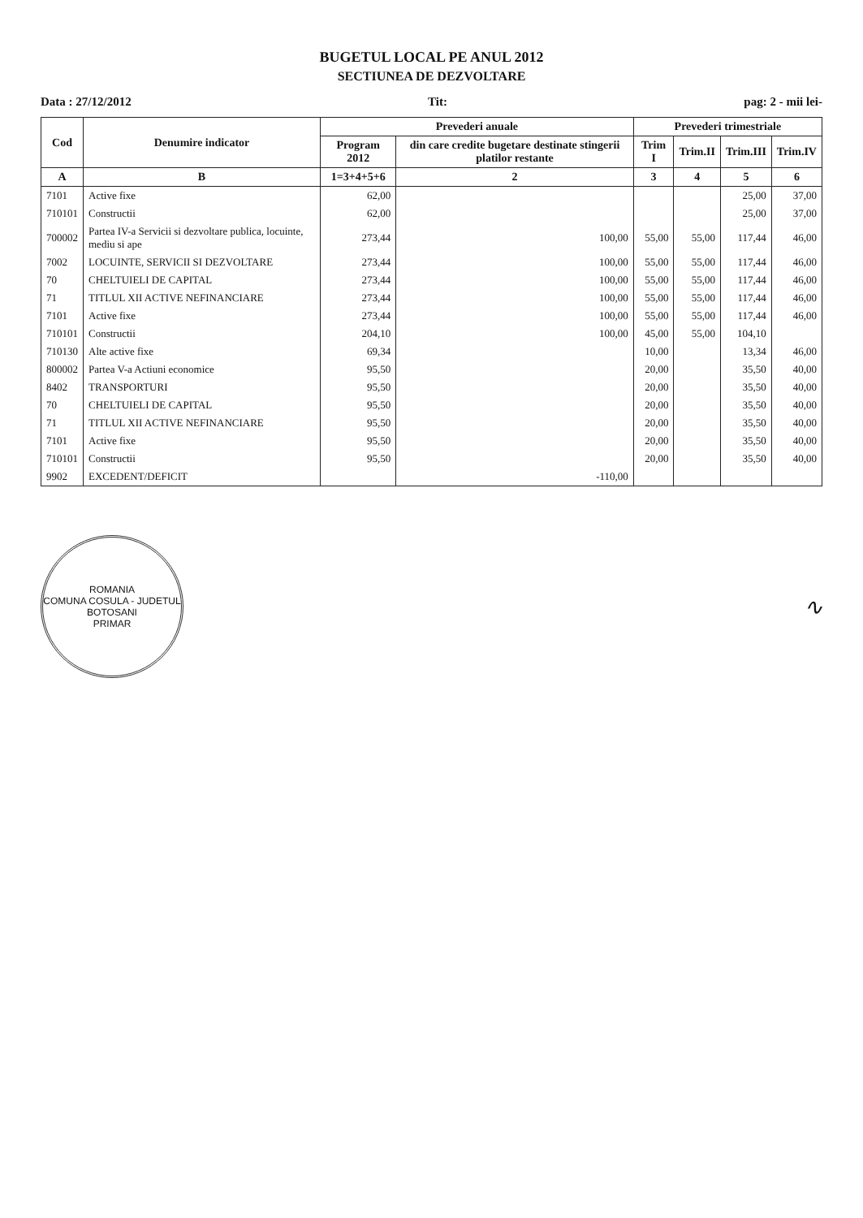BUGETUL LOCAL PE ANUL 2012
SECTIUNEA DE DEZVOLTARE
Data : 27/12/2012 Tit: pag: 2 - mii lei-
| Cod | Denumire indicator | Prevederi anuale | | Prevederi trimestriale | | | |
| --- | --- | --- | --- | --- | --- | --- | --- |
| | | Program 2012 | din care credite bugetare destinate stingerii platilor restante | Trim I | Trim.II | Trim.III | Trim.IV |
| A | B | 1=3+4+5+6 | 2 | 3 | 4 | 5 | 6 |
| 7101 | Active fixe | 62,00 | | | | 25,00 | 37,00 |
| 710101 | Constructii | 62,00 | | | | 25,00 | 37,00 |
| 700002 | Partea IV-a Servicii si dezvoltare publica, locuinte, mediu si ape | 273,44 | 100,00 | 55,00 | 55,00 | 117,44 | 46,00 |
| 7002 | LOCUINTE, SERVICII SI DEZVOLTARE | 273,44 | 100,00 | 55,00 | 55,00 | 117,44 | 46,00 |
| 70 | CHELTUIELI DE CAPITAL | 273,44 | 100,00 | 55,00 | 55,00 | 117,44 | 46,00 |
| 71 | TITLUL XII ACTIVE NEFINANCIARE | 273,44 | 100,00 | 55,00 | 55,00 | 117,44 | 46,00 |
| 7101 | Active fixe | 273,44 | 100,00 | 55,00 | 55,00 | 117,44 | 46,00 |
| 710101 | Constructii | 204,10 | 100,00 | 45,00 | 55,00 | 104,10 | |
| 710130 | Alte active fixe | 69,34 | | 10,00 | | 13,34 | 46,00 |
| 800002 | Partea V-a Actiuni economice | 95,50 | | 20,00 | | 35,50 | 40,00 |
| 8402 | TRANSPORTURI | 95,50 | | 20,00 | | 35,50 | 40,00 |
| 70 | CHELTUIELI DE CAPITAL | 95,50 | | 20,00 | | 35,50 | 40,00 |
| 71 | TITLUL XII ACTIVE NEFINANCIARE | 95,50 | | 20,00 | | 35,50 | 40,00 |
| 7101 | Active fixe | 95,50 | | 20,00 | | 35,50 | 40,00 |
| 710101 | Constructii | 95,50 | | 20,00 | | 35,50 | 40,00 |
| 9902 | EXCEDENT/DEFICIT | | -110,00 | | | | |
ROMANIA
COMUNA COSULA - JUDETUL BOTOSANI
PRIMAR
∿